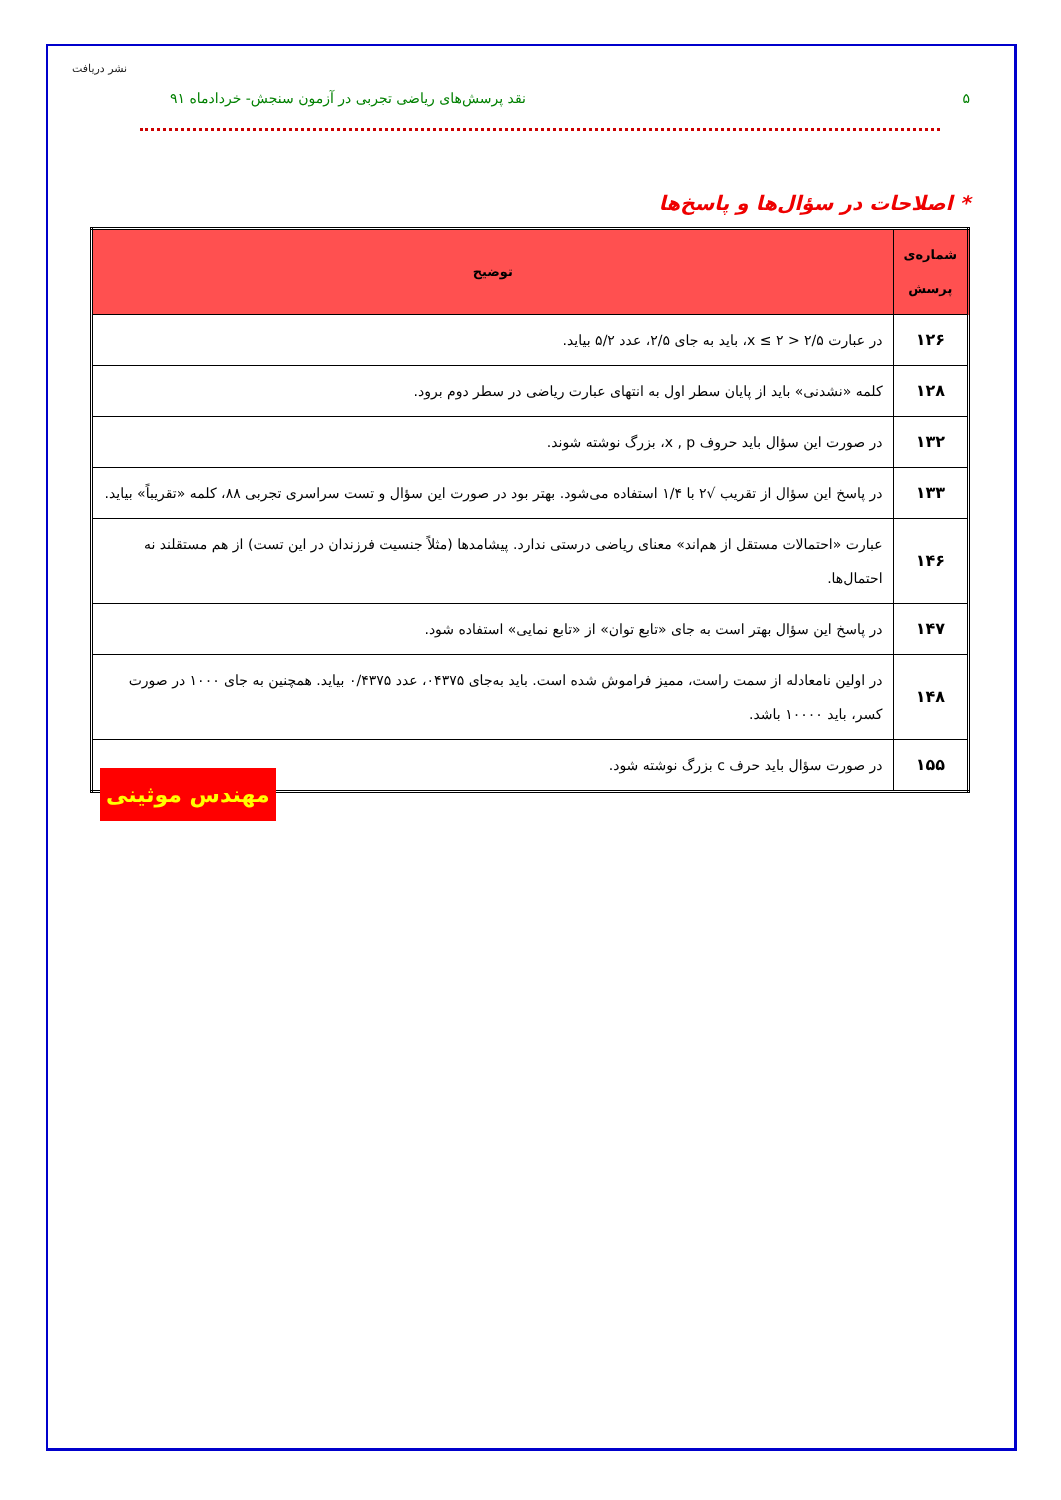نشر دریافت
۵ نقد پرسش‌های ریاضی تجربی در آزمون سنجش- خردادماه ۹۱
* اصلاحات در سؤال‌ها و پاسخ‌ها
| شماره‌ی پرسش | توضیح |
| --- | --- |
| ۱۲۶ | در عبارت ۲/۵ < x ≤ ۲، باید به جای ۲/۵، عدد ۵/۲ بیاید. |
| ۱۲۸ | کلمه «نشدنی» باید از پایان سطر اول به انتهای عبارت ریاضی در سطر دوم برود. |
| ۱۳۲ | در صورت این سؤال باید حروف x , p، بزرگ نوشته شوند. |
| ۱۳۳ | در پاسخ این سؤال از تقریب √۲ با ۱/۴ استفاده می‌شود. بهتر بود در صورت این سؤال و تست سراسری تجربی ۸۸، کلمه «تقریباً» بیاید. |
| ۱۴۶ | عبارت «احتمالات مستقل از هم‌اند» معنای ریاضی درستی ندارد. پیشامدها (مثلاً جنسیت فرزندان در این تست) از هم مستقلند نه احتمال‌ها. |
| ۱۴۷ | در پاسخ این سؤال بهتر است به جای «تابع توان» از «تابع نمایی» استفاده شود. |
| ۱۴۸ | در اولین نامعادله از سمت راست، ممیز فراموش شده است. باید به‌جای ۰۴۳۷۵، عدد ۰/۴۳۷۵ بیاید. همچنین به جای ۱۰۰۰ در صورت کسر، باید ۱۰۰۰۰ باشد. |
| ۱۵۵ | در صورت سؤال باید حرف c بزرگ نوشته شود. |
مهندس موثینی